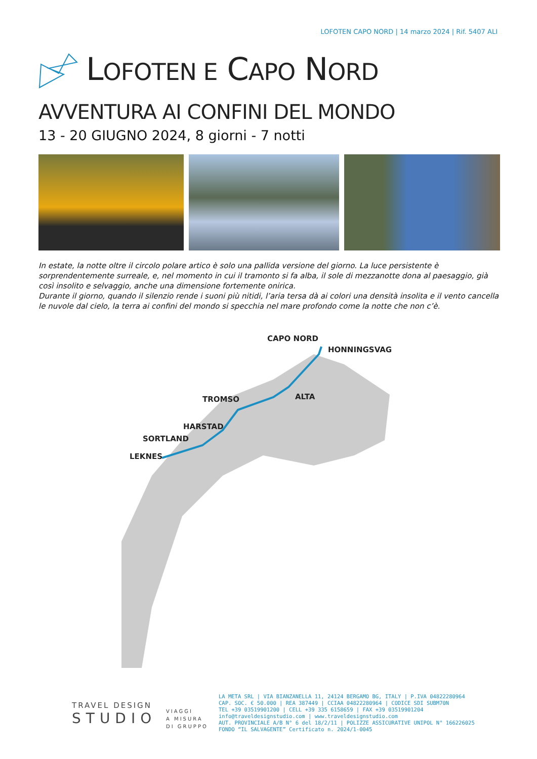LOFOTEN CAPO NORD | 14 marzo 2024 | Rif. 5407 ALI
LOFOTEN E CAPO NORD
AVVENTURA AI CONFINI DEL MONDO
13 - 20 GIUGNO 2024, 8 giorni - 7 notti
In estate, la notte oltre il circolo polare artico è solo una pallida versione del giorno. La luce persistente è sorprendentemente surreale, e, nel momento in cui il tramonto si fa alba, il sole di mezzanotte dona al paesaggio, già così insolito e selvaggio, anche una dimensione fortemente onirica.
Durante il giorno, quando il silenzio rende i suoni più nitidi, l’aria tersa dà ai colori una densità insolita e il vento cancella le nuvole dal cielo, la terra ai confini del mondo si specchia nel mare profondo come la notte che non c’è.
CAPO NORD
HONNINGSVAG
ALTA
TROMSO
HARSTAD
SORTLAND
LEKNES
TRAVEL DESIGN
STUDIO
VIAGGI
A MISURA
DI GRUPPO
LA META SRL | VIA BIANZANELLA 11, 24124 BERGAMO BG, ITALY | P.IVA 04822280964
CAP. SOC. € 50.000 | REA 387449 | CCIAA 04822280964 | CODICE SDI SUBM70N
TEL +39 03519901200 | CELL +39 335 6158659 | FAX +39 03519901204
info@traveldesignstudio.com | www.traveldesignstudio.com
AUT. PROVINCIALE A/B N° 6 del 18/2/11 | POLIZZE ASSICURATIVE UNIPOL N° 166226025
FONDO “IL SALVAGENTE” Certificato n. 2024/1-0045